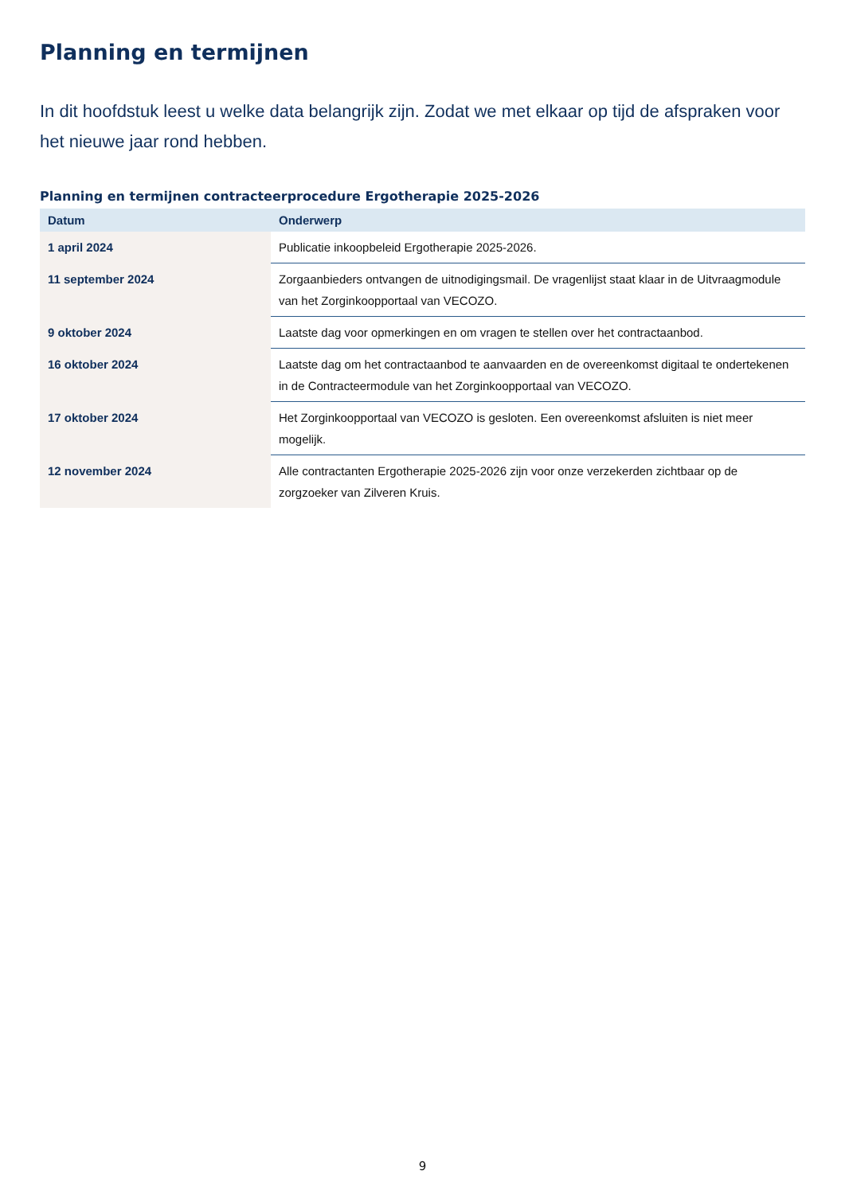Planning en termijnen
In dit hoofdstuk leest u welke data belangrijk zijn. Zodat we met elkaar op tijd de afspraken voor het nieuwe jaar rond hebben.
Planning en termijnen contracteerprocedure Ergotherapie 2025-2026
| Datum | Onderwerp |
| --- | --- |
| 1 april 2024 | Publicatie inkoopbeleid Ergotherapie 2025-2026. |
| 11 september 2024 | Zorgaanbieders ontvangen de uitnodigingsmail. De vragenlijst staat klaar in de Uitvraagmodule van het Zorginkoopportaal van VECOZO. |
| 9 oktober 2024 | Laatste dag voor opmerkingen en om vragen te stellen over het contractaanbod. |
| 16 oktober 2024 | Laatste dag om het contractaanbod te aanvaarden en de overeenkomst digitaal te ondertekenen in de Contracteermodule van het Zorginkoopportaal van VECOZO. |
| 17 oktober 2024 | Het Zorginkoopportaal van VECOZO is gesloten. Een overeenkomst afsluiten is niet meer mogelijk. |
| 12 november 2024 | Alle contractanten Ergotherapie 2025-2026 zijn voor onze verzekerden zichtbaar op de zorgzoeker van Zilveren Kruis. |
9